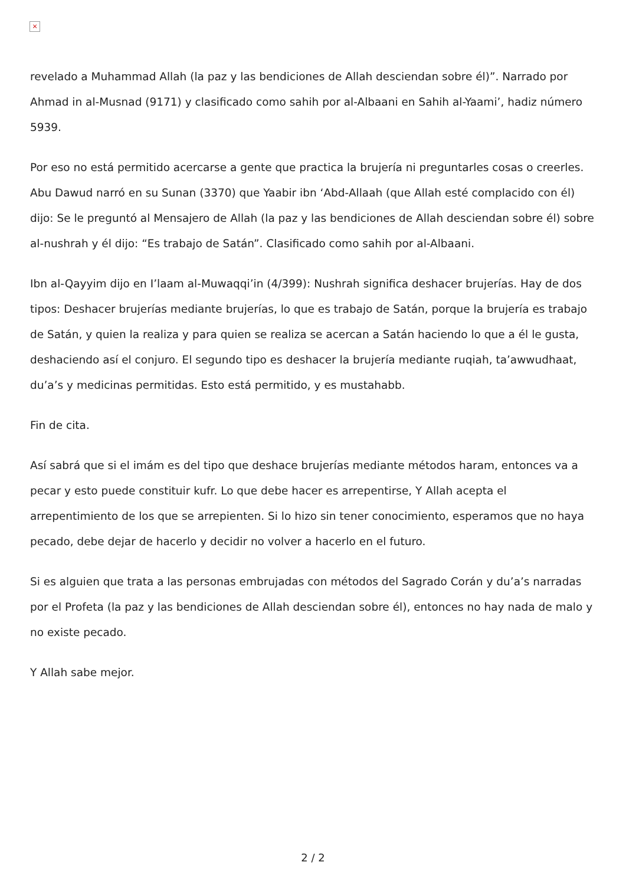×
revelado a Muhammad Allah (la paz y las bendiciones de Allah desciendan sobre él)”. Narrado por Ahmad in al-Musnad (9171) y clasificado como sahih por al-Albaani en Sahih al-Yaami’, hadiz número 5939.
Por eso no está permitido acercarse a gente que practica la brujería ni preguntarles cosas o creerles. Abu Dawud narró en su Sunan (3370) que Yaabir ibn ‘Abd-Allaah (que Allah esté complacido con él) dijo: Se le preguntó al Mensajero de Allah (la paz y las bendiciones de Allah desciendan sobre él) sobre al-nushrah y él dijo: “Es trabajo de Satán”. Clasificado como sahih por al-Albaani.
Ibn al-Qayyim dijo en I’laam al-Muwaqqi’in (4/399): Nushrah significa deshacer brujerías. Hay de dos tipos: Deshacer brujerías mediante brujerías, lo que es trabajo de Satán, porque la brujería es trabajo de Satán, y quien la realiza y para quien se realiza se acercan a Satán haciendo lo que a él le gusta, deshaciendo así el conjuro. El segundo tipo es deshacer la brujería mediante ruqiah, ta’awwudhaat, du’a’s y medicinas permitidas. Esto está permitido, y es mustahabb.
Fin de cita.
Así sabrá que si el imám es del tipo que deshace brujerías mediante métodos haram, entonces va a pecar y esto puede constituir kufr. Lo que debe hacer es arrepentirse, Y Allah acepta el arrepentimiento de los que se arrepienten. Si lo hizo sin tener conocimiento, esperamos que no haya pecado, debe dejar de hacerlo y decidir no volver a hacerlo en el futuro.
Si es alguien que trata a las personas embrujadas con métodos del Sagrado Corán y du’a’s narradas por el Profeta (la paz y las bendiciones de Allah desciendan sobre él), entonces no hay nada de malo y no existe pecado.
Y Allah sabe mejor.
2 / 2